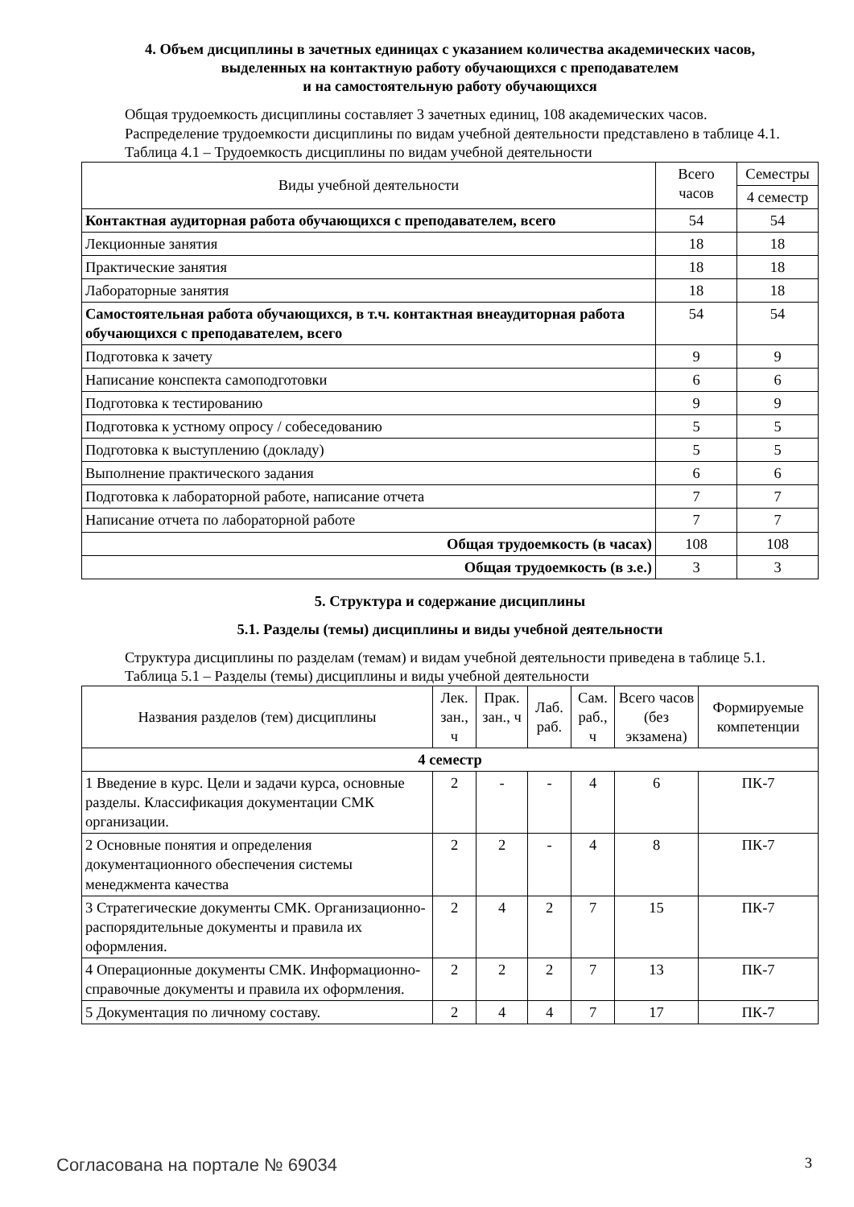4. Объем дисциплины в зачетных единицах с указанием количества академических часов,
выделенных на контактную работу обучающихся с преподавателем
и на самостоятельную работу обучающихся
Общая трудоемкость дисциплины составляет 3 зачетных единиц, 108 академических часов.
Распределение трудоемкости дисциплины по видам учебной деятельности представлено в таблице 4.1.
Таблица 4.1 – Трудоемкость дисциплины по видам учебной деятельности
| Виды учебной деятельности | Всего часов | Семестры |
| --- | --- | --- |
| | | 4 семестр |
| Контактная аудиторная работа обучающихся с преподавателем, всего | 54 | 54 |
| Лекционные занятия | 18 | 18 |
| Практические занятия | 18 | 18 |
| Лабораторные занятия | 18 | 18 |
| Самостоятельная работа обучающихся, в т.ч. контактная внеаудиторная работа обучающихся с преподавателем, всего | 54 | 54 |
| Подготовка к зачету | 9 | 9 |
| Написание конспекта самоподготовки | 6 | 6 |
| Подготовка к тестированию | 9 | 9 |
| Подготовка к устному опросу / собеседованию | 5 | 5 |
| Подготовка к выступлению (докладу) | 5 | 5 |
| Выполнение практического задания | 6 | 6 |
| Подготовка к лабораторной работе, написание отчета | 7 | 7 |
| Написание отчета по лабораторной работе | 7 | 7 |
| Общая трудоемкость (в часах) | 108 | 108 |
| Общая трудоемкость (в з.е.) | 3 | 3 |
5. Структура и содержание дисциплины
5.1. Разделы (темы) дисциплины и виды учебной деятельности
Структура дисциплины по разделам (темам) и видам учебной деятельности приведена в таблице 5.1.
Таблица 5.1 – Разделы (темы) дисциплины и виды учебной деятельности
| Названия разделов (тем) дисциплины | Лек. зан., ч | Прак. зан., ч | Лаб. раб. | Сам. раб., ч | Всего часов (без экзамена) | Формируемые компетенции |
| --- | --- | --- | --- | --- | --- | --- |
| 4 семестр | | | | | | |
| 1 Введение в курс. Цели и задачи курса, основные разделы. Классификация документации СМК организации. | 2 | - | - | 4 | 6 | ПК-7 |
| 2 Основные понятия и определения документационного обеспечения системы менеджмента качества | 2 | 2 | - | 4 | 8 | ПК-7 |
| 3 Стратегические документы СМК. Организационно-распорядительные документы и правила их оформления. | 2 | 4 | 2 | 7 | 15 | ПК-7 |
| 4 Операционные документы СМК. Информационно-справочные документы и правила их оформления. | 2 | 2 | 2 | 7 | 13 | ПК-7 |
| 5 Документация по личному составу. | 2 | 4 | 4 | 7 | 17 | ПК-7 |
Согласована на портале № 69034 3